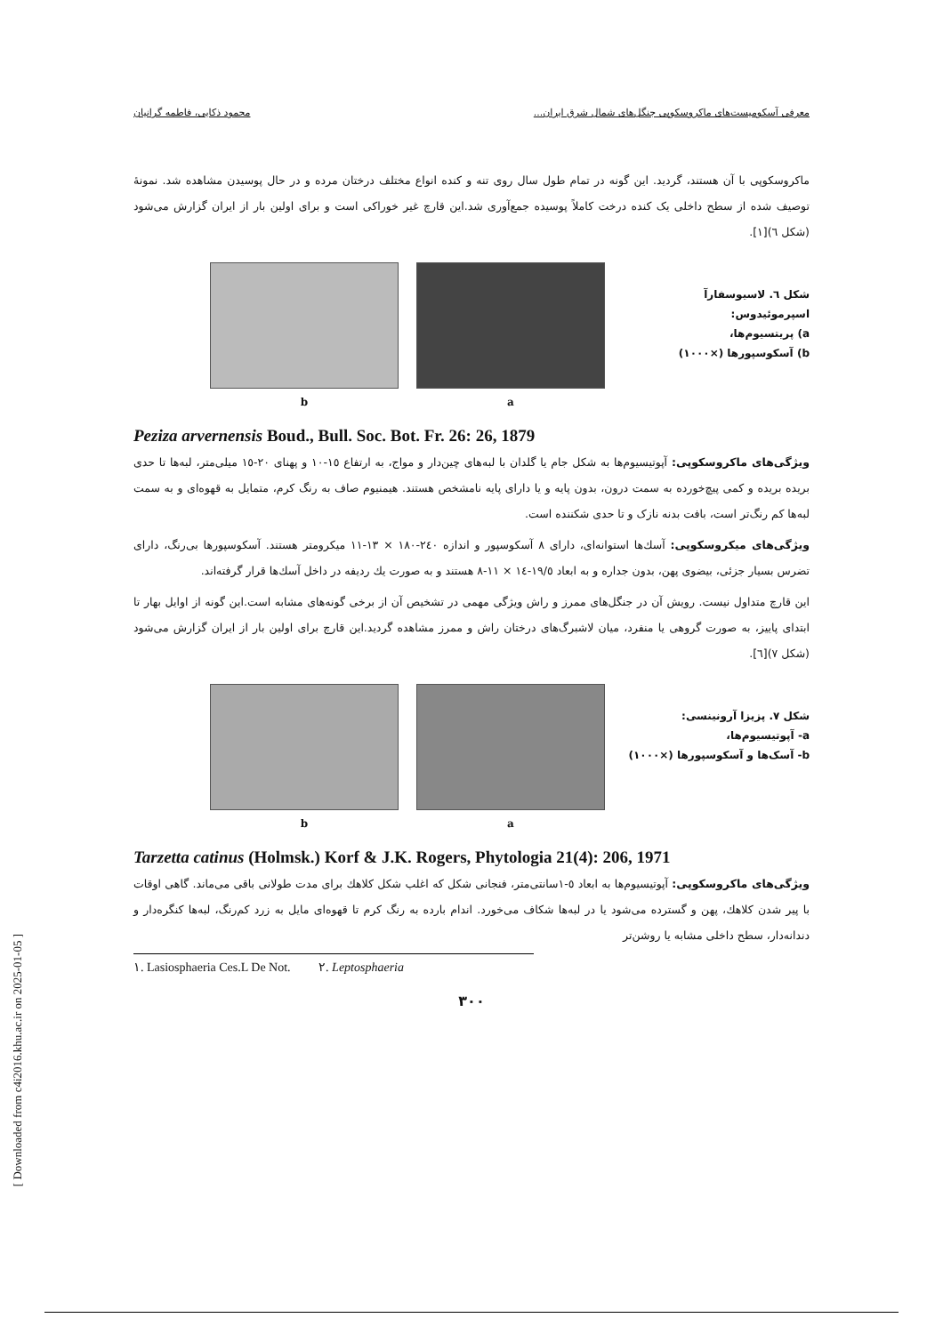معرفی آسکومیست‌های ماکروسکوپی جنگل‌های شمال شرق ایران... محمود ذکایی، فاطمه گرانیان
ماکروسکوپی با آن هستند، گردید. این گونه در تمام طول سال روی تنه و کنده انواع مختلف درختان مرده و در حال پوسیدن مشاهده شد. نمونهٔ توصیف شده از سطح داخلی یک کنده درخت کاملاً پوسیده جمع‌آوری شد.این قارچ غیر خوراکی است و برای اولین بار از ایران گزارش می‌شود (شکل ٦)[١].
شکل ٦. لاسیوسفارآ اسپرموئیدوس:
a) پریتسیوم‌ها،
b) آسکوسپورها (×١٠٠٠)
a b
Peziza arvernensis Boud., Bull. Soc. Bot. Fr. 26: 26, 1879
ویژگی‌های ماکروسکوپی: آپوتیسیوم‌ها به شکل جام یا گلدان با لبه‌های چین‌دار و مواج، به ارتفاع ١٥-١٠ و پهنای ٢٠-١٥ میلی‌متر، لبه‌ها تا حدی بریده بریده و کمی پیچ‌خورده به سمت درون، بدون پایه و یا دارای پایه نامشخص هستند. هیمنیوم صاف به رنگ کرم، متمایل به قهوه‌ای و به سمت لبه‌ها کم رنگ‌تر است، بافت بدنه نازک و تا حدی شکننده است.
ویژگی‌های میکروسکوپی: آسك‌ها استوانه‌ای، دارای ٨ آسکوسپور و اندازه ٢٤٠-١٨٠ × ١٣-١١ میکرومتر هستند. آسکوسپورها بی‌رنگ، دارای تضرس بسیار جزئی، بیضوی پهن، بدون جداره و به ابعاد ١٩/٥-١٤ × ١١-٨ هستند و به صورت يك رديفه در داخل آسك‌ها قرار گرفته‌اند.
این قارچ متداول نیست. رویش آن در جنگل‌های ممرز و راش ویژگی مهمی در تشخیص آن از برخی گونه‌های مشابه است.این گونه از اوایل بهار تا ابتدای پاییز، به صورت گروهی یا منفرد، میان لاشبرگ‌های درختان راش و ممرز مشاهده گردید.این قارچ برای اولین بار از ایران گزارش می‌شود (شکل ٧)[٦].
شکل ٧. پزیزا آرونینسی:
a- آپوتیسیوم‌ها،
b- آسک‌ها و آسکوسپورها (×١٠٠٠)
a b
Tarzetta catinus (Holmsk.) Korf & J.K. Rogers, Phytologia 21(4): 206, 1971
ویژگی‌های ماکروسکوپی: آپوتیسیوم‌ها به ابعاد ٥-١سانتی‌متر، فنجانی شکل که اغلب شکل کلاهك برای مدت طولانی باقی می‌ماند. گاهی اوقات با پیر شدن کلاهك، پهن و گسترده می‌شود یا در لبه‌ها شکاف می‌خورد. اندام بارده به رنگ کرم تا قهوه‌ای مایل به زرد کم‌رنگ، لبه‌ها کنگره‌دار و دندانه‌دار، سطح داخلی مشابه یا روشن‌تر
١. Lasiosphaeria Ces.L De Not. ٢. Leptosphaeria
٣٠٠
[ Downloaded from c4i2016.khu.ac.ir on 2025-01-05 ]